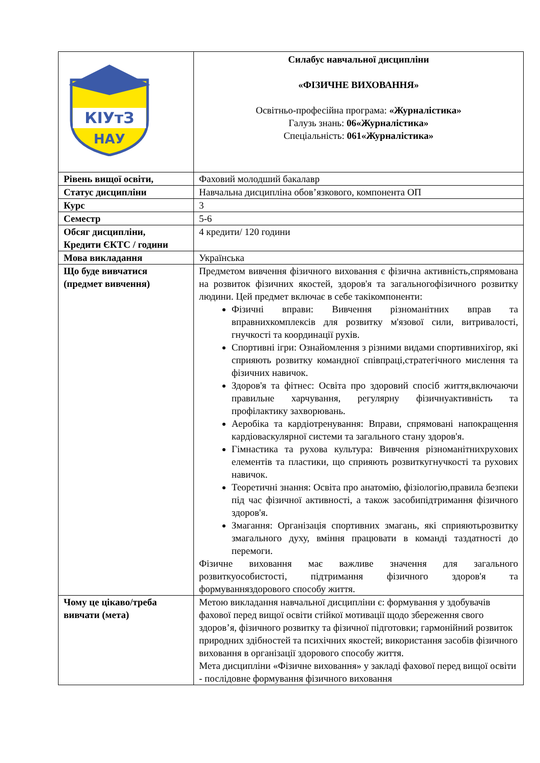| КІУтЗ НАУ | Силабус навчальної дисципліни «ФІЗИЧНЕ ВИХОВАННЯ» Освітньо-професійна програма: «Журналістика» Галузь знань: 06«Журналістика» Спеціальність: 061«Журналістика» |
| Рівень вищої освіти, | Фаховий молодший бакалавр |
| Статус дисципліни | Навчальна дисципліна обов’язкового, компонента ОП |
| Курс | 3 |
| Семестр | 5-6 |
| Обсяг дисципліни, Кредити ЄКТС / години | 4 кредити/ 120 години |
| Мова викладання | Українська |
| Що буде вивчатися (предмет вивчення) | Предметом вивчення фізичного виховання є фізична активність,спрямована на розвиток фізичних якостей, здоров'я та загальногофізичного розвитку людини. Цей предмет включає в себе такікомпоненти: Фізичні вправи: Вивчення різноманітних вправ та вправнихкомплексів для розвитку м'язової сили, витривалості, гнучкості та координації рухів. Спортивні ігри: Ознайомлення з різними видами спортивнихігор, які сприяють розвитку командної співпраці,стратегічного мислення та фізичних навичок. Здоров'я та фітнес: Освіта про здоровий спосіб життя,включаючи правильне харчування, регулярну фізичнуактивність та профілактику захворювань. Аеробіка та кардіотренування: Вправи, спрямовані напокращення кардіоваскулярної системи та загального стану здоров'я. Гімнастика та рухова культура: Вивчення різноманітнихрухових елементів та пластики, що сприяють розвиткугнучкості та рухових навичок. Теоретичні знання: Освіта про анатомію, фізіологію,правила безпеки під час фізичної активності, а також засобипідтримання фізичного здоров'я. Змагання: Організація спортивних змагань, які сприяютьрозвитку змагального духу, вміння працювати в команді таздатності до перемоги. Фізичне виховання має важливе значення для загального розвиткуособистості, підтримання фізичного здоров'я та формуванняздорового способу життя. |
| Чому це цікаво/треба вивчати (мета) | Метою викладання навчальної дисципліни є: формування у здобувачів фахової перед вищої освіти стійкої мотивації щодо збереження свого здоров’я, фізичного розвитку та фізичної підготовки; гармонійний розвиток природних здібностей та психічних якостей; використання засобів фізичного виховання в організації здорового способу життя. Мета дисципліни «Фізичне виховання» у закладі фахової перед вищої освіти - послідовне формування фізичного виховання |